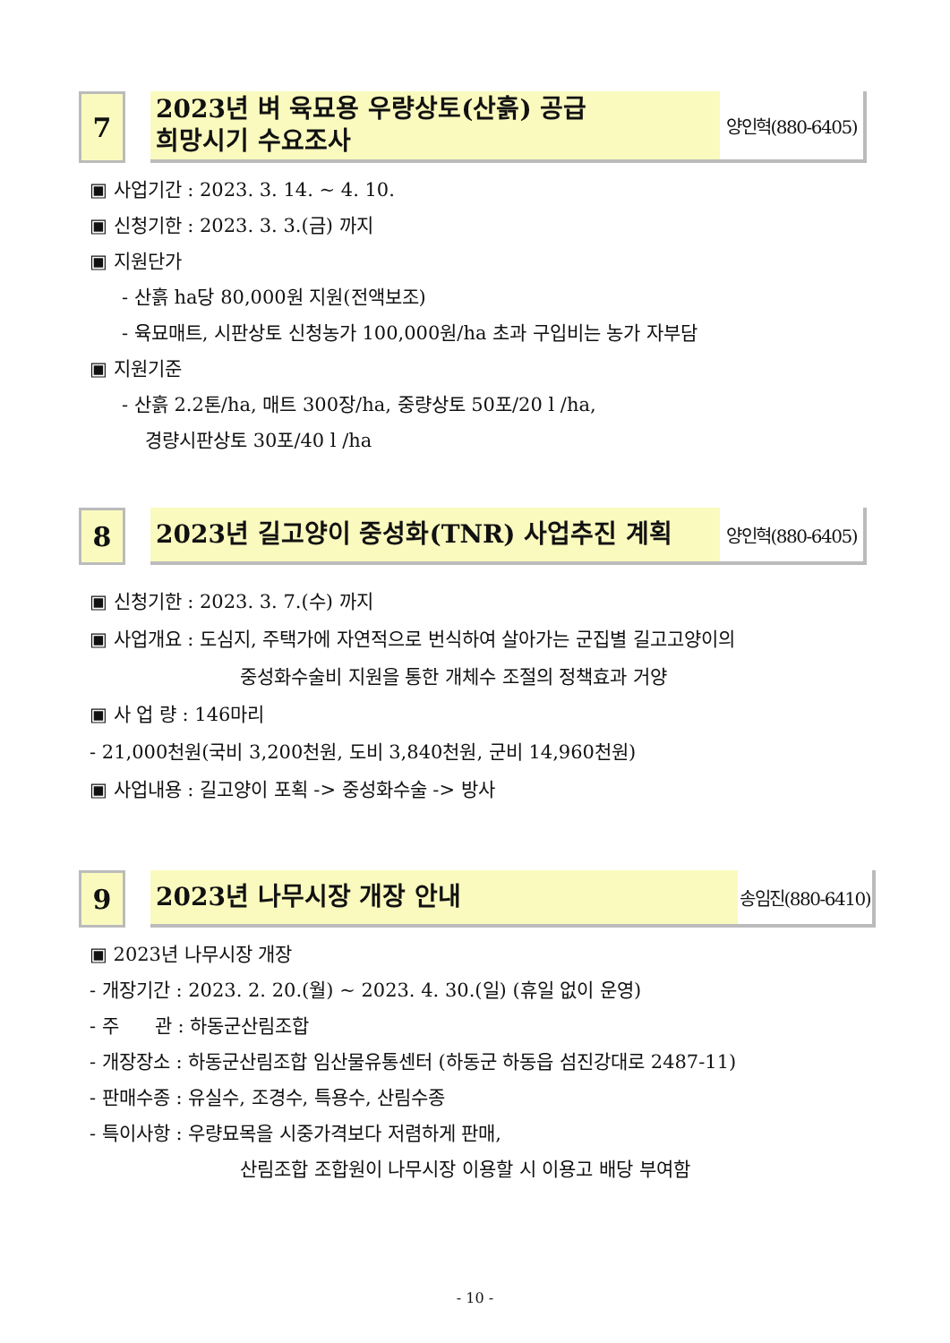7
2023년 벼 육묘용 우량상토(산흙) 공급
희망시기 수요조사
양인혁(880-6405)
▣ 사업기간 : 2023. 3. 14. ~ 4. 10.
▣ 신청기한 : 2023. 3. 3.(금) 까지
▣ 지원단가
- 산흙 ha당 80,000원 지원(전액보조)
- 육묘매트, 시판상토 신청농가 100,000원/ha 초과 구입비는 농가 자부담
▣ 지원기준
- 산흙 2.2톤/ha, 매트 300장/ha, 중량상토 50포/20 l /ha,
경량시판상토 30포/40 l /ha
8
2023년 길고양이 중성화(TNR) 사업추진 계획
양인혁(880-6405)
▣ 신청기한 : 2023. 3. 7.(수) 까지
▣ 사업개요 : 도심지, 주택가에 자연적으로 번식하여 살아가는 군집별 길고고양이의
중성화수술비 지원을 통한 개체수 조절의 정책효과 거양
▣ 사 업 량 : 146마리
- 21,000천원(국비 3,200천원, 도비 3,840천원, 군비 14,960천원)
▣ 사업내용 : 길고양이 포획 -> 중성화수술 -> 방사
9
2023년 나무시장 개장 안내
송임진(880-6410)
▣ 2023년 나무시장 개장
- 개장기간 : 2023. 2. 20.(월) ~ 2023. 4. 30.(일) (휴일 없이 운영)
- 주 관 : 하동군산림조합
- 개장장소 : 하동군산림조합 임산물유통센터 (하동군 하동읍 섬진강대로 2487-11)
- 판매수종 : 유실수, 조경수, 특용수, 산림수종
- 특이사항 : 우량묘목을 시중가격보다 저렴하게 판매,
산림조합 조합원이 나무시장 이용할 시 이용고 배당 부여함
- 10 -